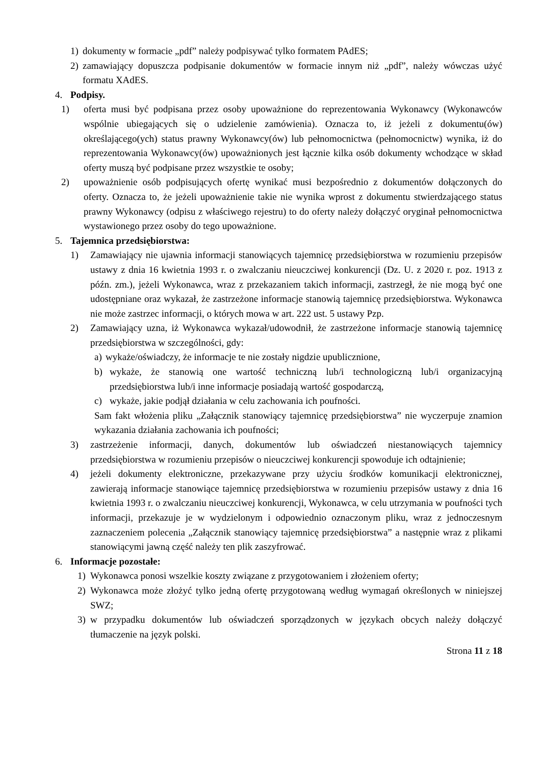1) dokumenty w formacie „pdf” należy podpisywać tylko formatem PAdES;
2) zamawiający dopuszcza podpisanie dokumentów w formacie innym niż „pdf”, należy wówczas użyć formatu XAdES.
4. Podpisy.
1) oferta musi być podpisana przez osoby upoważnione do reprezentowania Wykonawcy (Wykonawców wspólnie ubiegających się o udzielenie zamówienia). Oznacza to, iż jeżeli z dokumentu(ów) określającego(ych) status prawny Wykonawcy(ów) lub pełnomocnictwa (pełnomocnictw) wynika, iż do reprezentowania Wykonawcy(ów) upoważnionych jest łącznie kilka osób dokumenty wchodzące w skład oferty muszą być podpisane przez wszystkie te osoby;
2) upoważnienie osób podpisujących ofertę wynikać musi bezpośrednio z dokumentów dołączonych do oferty. Oznacza to, że jeżeli upoważnienie takie nie wynika wprost z dokumentu stwierdzającego status prawny Wykonawcy (odpisu z właściwego rejestru) to do oferty należy dołączyć oryginał pełnomocnictwa wystawionego przez osoby do tego upoważnione.
5. Tajemnica przedsiębiorstwa:
1) Zamawiający nie ujawnia informacji stanowiących tajemnicę przedsiębiorstwa w rozumieniu przepisów ustawy z dnia 16 kwietnia 1993 r. o zwalczaniu nieuczciwej konkurencji (Dz. U. z 2020 r. poz. 1913 z późn. zm.), jeżeli Wykonawca, wraz z przekazaniem takich informacji, zastrzegł, że nie mogą być one udostępniane oraz wykazał, że zastrzeżone informacje stanowią tajemnicę przedsiębiorstwa. Wykonawca nie może zastrzec informacji, o których mowa w art. 222 ust. 5 ustawy Pzp.
2) Zamawiający uzna, iż Wykonawca wykazał/udowodnił, że zastrzeżone informacje stanowią tajemnicę przedsiębiorstwa w szczególności, gdy:
a) wykaże/oświadczy, że informacje te nie zostały nigdzie upublicznione,
b) wykaże, że stanowią one wartość techniczną lub/i technologiczną lub/i organizacyjną przedsiębiorstwa lub/i inne informacje posiadają wartość gospodarczą,
c) wykaże, jakie podjął działania w celu zachowania ich poufności.
Sam fakt włożenia pliku „Załącznik stanowiący tajemnicę przedsiębiorstwa” nie wyczerpuje znamion wykazania działania zachowania ich poufności;
3) zastrzeżenie informacji, danych, dokumentów lub oświadczeń niestanowiących tajemnicy przedsiębiorstwa w rozumieniu przepisów o nieuczciwej konkurencji spowoduje ich odtajnienie;
4) jeżeli dokumenty elektroniczne, przekazywane przy użyciu środków komunikacji elektronicznej, zawierają informacje stanowiące tajemnicę przedsiębiorstwa w rozumieniu przepisów ustawy z dnia 16 kwietnia 1993 r. o zwalczaniu nieuczciwej konkurencji, Wykonawca, w celu utrzymania w poufności tych informacji, przekazuje je w wydzielonym i odpowiednio oznaczonym pliku, wraz z jednoczesnym zaznaczeniem polecenia „Załącznik stanowiący tajemnicę przedsiębiorstwa” a następnie wraz z plikami stanowiącymi jawną część należy ten plik zaszyfrować.
6. Informacje pozostałe:
1) Wykonawca ponosi wszelkie koszty związane z przygotowaniem i złożeniem oferty;
2) Wykonawca może złożyć tylko jedną ofertę przygotowaną według wymagań określonych w niniejszej SWZ;
3) w przypadku dokumentów lub oświadczeń sporządzonych w językach obcych należy dołączyć tłumaczenie na język polski.
Strona 11 z 18